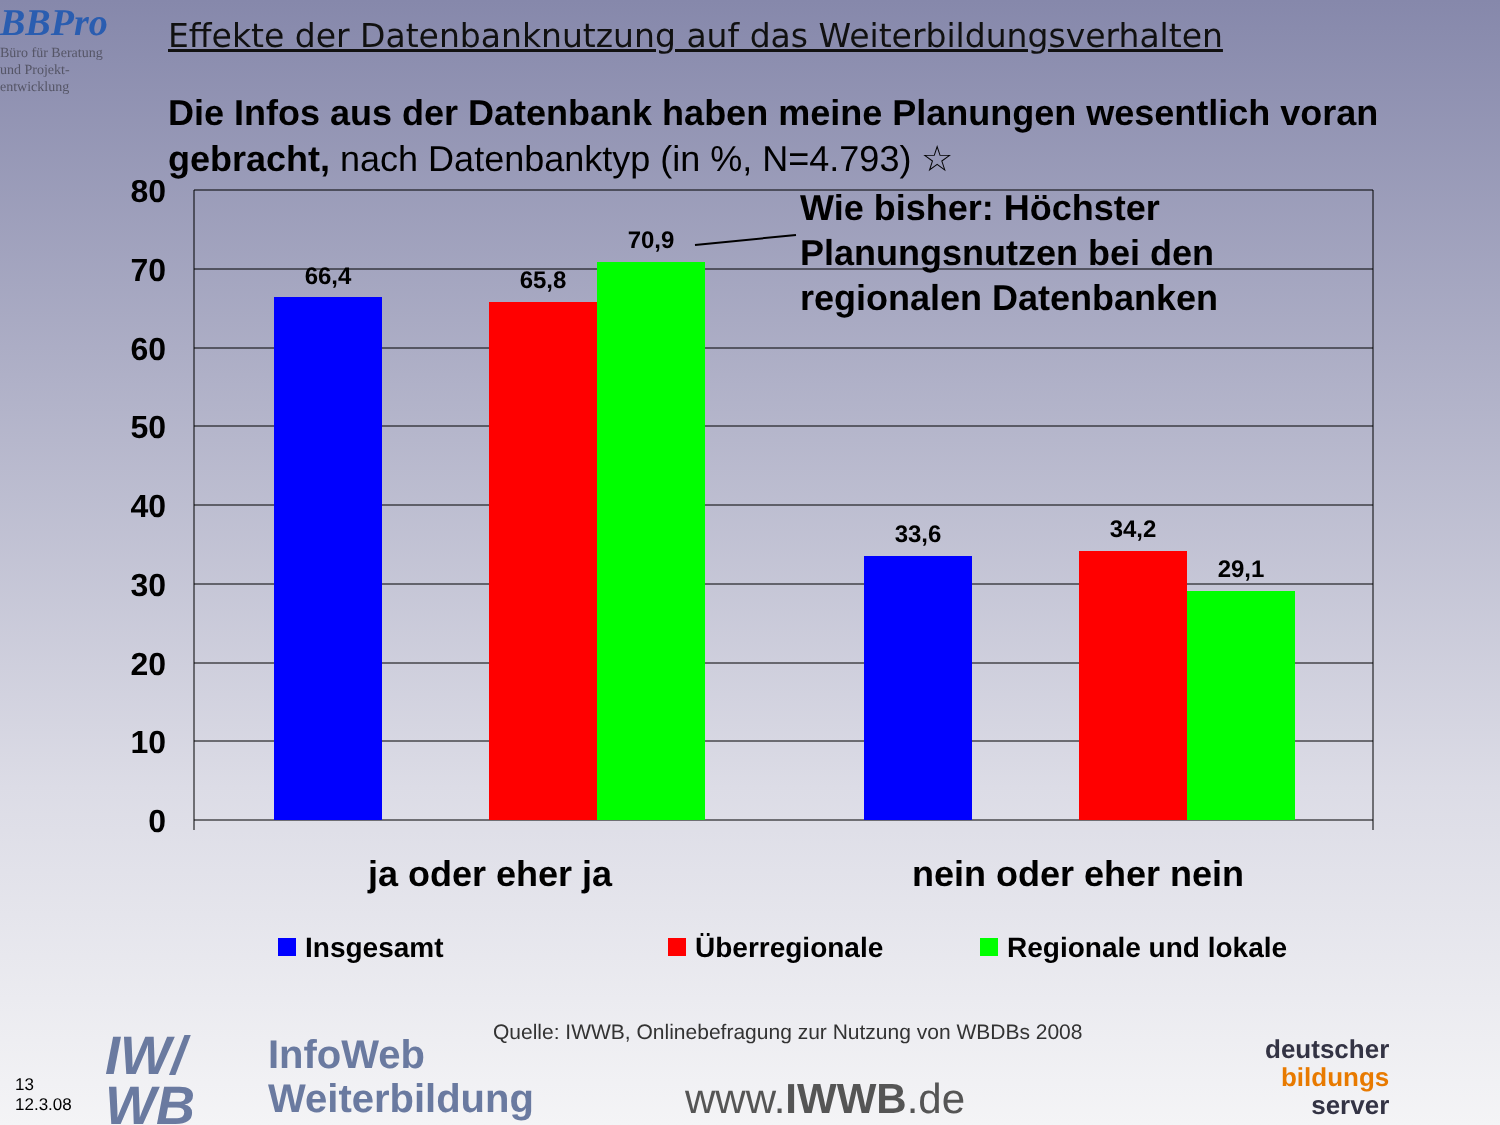BBPro
Büro für Beratung
und Projekt-
entwicklung
Effekte der Datenbanknutzung auf das Weiterbildungsverhalten
Die Infos aus der Datenbank haben meine Planungen wesentlich voran gebracht, nach Datenbanktyp (in %, N=4.793) ☆
80
70
60
50
40
30
20
10
0
66,4
65,8
70,9
33,6
34,2
29,1
Wie bisher: Höchster Planungsnutzen bei den regionalen Datenbanken
ja oder eher ja
nein oder eher nein
Insgesamt
Überregionale
Regionale und lokale
Quelle: IWWB, Onlinebefragung zur Nutzung von WBDBs 2008
13
12.3.08
IW/
WB
InfoWeb
Weiterbildung
www.IWWB.de
deutscher
bildungs
server